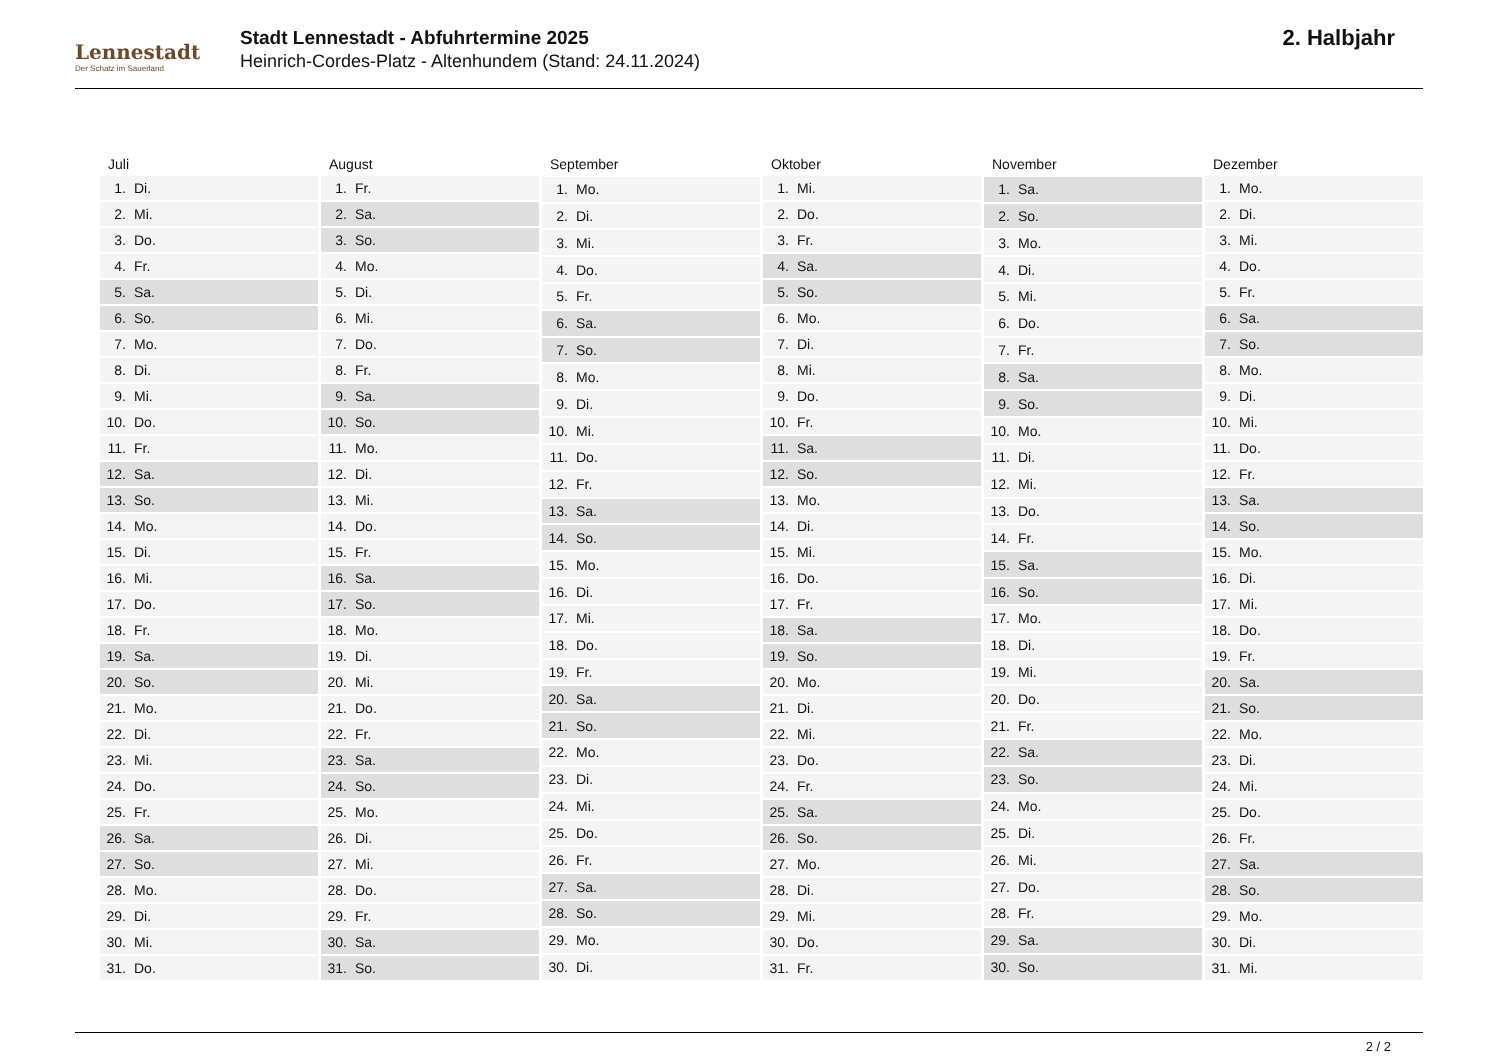Lennestadt
Der Schatz im Sauerland
Stadt Lennestadt - Abfuhrtermine 2025
Heinrich-Cordes-Platz - Altenhundem (Stand: 24.11.2024)
2. Halbjahr
| Juli | |
| --- | --- |
| 1. | Di. |
| 2. | Mi. |
| 3. | Do. |
| 4. | Fr. |
| 5. | Sa. |
| 6. | So. |
| 7. | Mo. |
| 8. | Di. |
| 9. | Mi. |
| 10. | Do. |
| 11. | Fr. |
| 12. | Sa. |
| 13. | So. |
| 14. | Mo. |
| 15. | Di. |
| 16. | Mi. |
| 17. | Do. |
| 18. | Fr. |
| 19. | Sa. |
| 20. | So. |
| 21. | Mo. |
| 22. | Di. |
| 23. | Mi. |
| 24. | Do. |
| 25. | Fr. |
| 26. | Sa. |
| 27. | So. |
| 28. | Mo. |
| 29. | Di. |
| 30. | Mi. |
| 31. | Do. |
| August | |
| --- | --- |
| 1. | Fr. |
| 2. | Sa. |
| 3. | So. |
| 4. | Mo. |
| 5. | Di. |
| 6. | Mi. |
| 7. | Do. |
| 8. | Fr. |
| 9. | Sa. |
| 10. | So. |
| 11. | Mo. |
| 12. | Di. |
| 13. | Mi. |
| 14. | Do. |
| 15. | Fr. |
| 16. | Sa. |
| 17. | So. |
| 18. | Mo. |
| 19. | Di. |
| 20. | Mi. |
| 21. | Do. |
| 22. | Fr. |
| 23. | Sa. |
| 24. | So. |
| 25. | Mo. |
| 26. | Di. |
| 27. | Mi. |
| 28. | Do. |
| 29. | Fr. |
| 30. | Sa. |
| 31. | So. |
| September | |
| --- | --- |
| 1. | Mo. |
| 2. | Di. |
| 3. | Mi. |
| 4. | Do. |
| 5. | Fr. |
| 6. | Sa. |
| 7. | So. |
| 8. | Mo. |
| 9. | Di. |
| 10. | Mi. |
| 11. | Do. |
| 12. | Fr. |
| 13. | Sa. |
| 14. | So. |
| 15. | Mo. |
| 16. | Di. |
| 17. | Mi. |
| 18. | Do. |
| 19. | Fr. |
| 20. | Sa. |
| 21. | So. |
| 22. | Mo. |
| 23. | Di. |
| 24. | Mi. |
| 25. | Do. |
| 26. | Fr. |
| 27. | Sa. |
| 28. | So. |
| 29. | Mo. |
| 30. | Di. |
| Oktober | |
| --- | --- |
| 1. | Mi. |
| 2. | Do. |
| 3. | Fr. |
| 4. | Sa. |
| 5. | So. |
| 6. | Mo. |
| 7. | Di. |
| 8. | Mi. |
| 9. | Do. |
| 10. | Fr. |
| 11. | Sa. |
| 12. | So. |
| 13. | Mo. |
| 14. | Di. |
| 15. | Mi. |
| 16. | Do. |
| 17. | Fr. |
| 18. | Sa. |
| 19. | So. |
| 20. | Mo. |
| 21. | Di. |
| 22. | Mi. |
| 23. | Do. |
| 24. | Fr. |
| 25. | Sa. |
| 26. | So. |
| 27. | Mo. |
| 28. | Di. |
| 29. | Mi. |
| 30. | Do. |
| 31. | Fr. |
| November | |
| --- | --- |
| 1. | Sa. |
| 2. | So. |
| 3. | Mo. |
| 4. | Di. |
| 5. | Mi. |
| 6. | Do. |
| 7. | Fr. |
| 8. | Sa. |
| 9. | So. |
| 10. | Mo. |
| 11. | Di. |
| 12. | Mi. |
| 13. | Do. |
| 14. | Fr. |
| 15. | Sa. |
| 16. | So. |
| 17. | Mo. |
| 18. | Di. |
| 19. | Mi. |
| 20. | Do. |
| 21. | Fr. |
| 22. | Sa. |
| 23. | So. |
| 24. | Mo. |
| 25. | Di. |
| 26. | Mi. |
| 27. | Do. |
| 28. | Fr. |
| 29. | Sa. |
| 30. | So. |
| Dezember | |
| --- | --- |
| 1. | Mo. |
| 2. | Di. |
| 3. | Mi. |
| 4. | Do. |
| 5. | Fr. |
| 6. | Sa. |
| 7. | So. |
| 8. | Mo. |
| 9. | Di. |
| 10. | Mi. |
| 11. | Do. |
| 12. | Fr. |
| 13. | Sa. |
| 14. | So. |
| 15. | Mo. |
| 16. | Di. |
| 17. | Mi. |
| 18. | Do. |
| 19. | Fr. |
| 20. | Sa. |
| 21. | So. |
| 22. | Mo. |
| 23. | Di. |
| 24. | Mi. |
| 25. | Do. |
| 26. | Fr. |
| 27. | Sa. |
| 28. | So. |
| 29. | Mo. |
| 30. | Di. |
| 31. | Mi. |
2 / 2